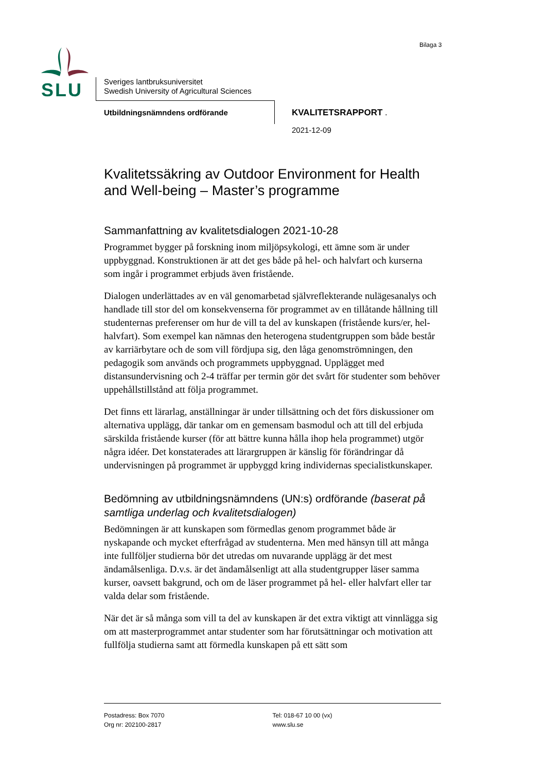Bilaga 3
SLU
Sveriges lantbruksuniversitet
Swedish University of Agricultural Sciences
Utbildningsnämndens ordförande KVALITETSRAPPORT .
2021-12-09
Kvalitetssäkring av Outdoor Environment for Health and Well-being – Master’s programme
Sammanfattning av kvalitetsdialogen 2021-10-28
Programmet bygger på forskning inom miljöpsykologi, ett ämne som är under uppbyggnad. Konstruktionen är att det ges både på hel- och halvfart och kurserna som ingår i programmet erbjuds även fristående.
Dialogen underlättades av en väl genomarbetad självreflekterande nulägesanalys och handlade till stor del om konsekvenserna för programmet av en tillåtande hållning till studenternas preferenser om hur de vill ta del av kunskapen (fristående kurs/er, hel-halvfart). Som exempel kan nämnas den heterogena studentgruppen som både består av karriärbytare och de som vill fördjupa sig, den låga genomströmningen, den pedagogik som används och programmets uppbyggnad. Upplägget med distansundervisning och 2-4 träffar per termin gör det svårt för studenter som behöver uppehållstillstånd att följa programmet.
Det finns ett lärarlag, anställningar är under tillsättning och det förs diskussioner om alternativa upplägg, där tankar om en gemensam basmodul och att till del erbjuda särskilda fristående kurser (för att bättre kunna hålla ihop hela programmet) utgör några idéer. Det konstaterades att lärargruppen är känslig för förändringar då undervisningen på programmet är uppbyggd kring individernas specialistkunskaper.
Bedömning av utbildningsnämndens (UN:s) ordförande (baserat på samtliga underlag och kvalitetsdialogen)
Bedömningen är att kunskapen som förmedlas genom programmet både är nyskapande och mycket efterfrågad av studenterna. Men med hänsyn till att många inte fullföljer studierna bör det utredas om nuvarande upplägg är det mest ändamålsenliga. D.v.s. är det ändamålsenligt att alla studentgrupper läser samma kurser, oavsett bakgrund, och om de läser programmet på hel- eller halvfart eller tar valda delar som fristående.
När det är så många som vill ta del av kunskapen är det extra viktigt att vinnlägga sig om att masterprogrammet antar studenter som har förutsättningar och motivation att fullfölja studierna samt att förmedla kunskapen på ett sätt som
Postadress: Box 7070
Org nr: 202100-2817
Tel: 018-67 10 00 (vx)
www.slu.se